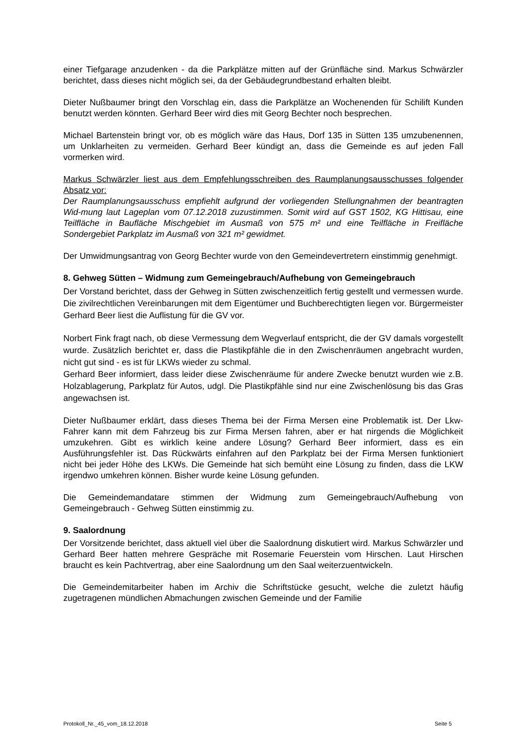einer Tiefgarage anzudenken - da die Parkplätze mitten auf der Grünfläche sind. Markus Schwärzler berichtet, dass dieses nicht möglich sei, da der Gebäudegrundbestand erhalten bleibt.
Dieter Nußbaumer bringt den Vorschlag ein, dass die Parkplätze an Wochenenden für Schilift Kunden benutzt werden könnten. Gerhard Beer wird dies mit Georg Bechter noch besprechen.
Michael Bartenstein bringt vor, ob es möglich wäre das Haus, Dorf 135 in Sütten 135 umzubenennen, um Unklarheiten zu vermeiden. Gerhard Beer kündigt an, dass die Gemeinde es auf jeden Fall vormerken wird.
Markus Schwärzler liest aus dem Empfehlungsschreiben des Raumplanungsausschusses folgender Absatz vor:
Der Raumplanungsausschuss empfiehlt aufgrund der vorliegenden Stellungnahmen der beantragten Wid-mung laut Lageplan vom 07.12.2018 zuzustimmen. Somit wird auf GST 1502, KG Hittisau, eine Teilfläche in Baufläche Mischgebiet im Ausmaß von 575 m² und eine Teilfläche in Freifläche Sondergebiet Parkplatz im Ausmaß von 321 m² gewidmet.
Der Umwidmungsantrag von Georg Bechter wurde von den Gemeindevertretern einstimmig genehmigt.
8. Gehweg Sütten – Widmung zum Gemeingebrauch/Aufhebung von Gemeingebrauch
Der Vorstand berichtet, dass der Gehweg in Sütten zwischenzeitlich fertig gestellt und vermessen wurde. Die zivilrechtlichen Vereinbarungen mit dem Eigentümer und Buchberechtigten liegen vor. Bürgermeister Gerhard Beer liest die Auflistung für die GV vor.
Norbert Fink fragt nach, ob diese Vermessung dem Wegverlauf entspricht, die der GV damals vorgestellt wurde. Zusätzlich berichtet er, dass die Plastikpfähle die in den Zwischenräumen angebracht wurden, nicht gut sind - es ist für LKWs wieder zu schmal.
Gerhard Beer informiert, dass leider diese Zwischenräume für andere Zwecke benutzt wurden wie z.B. Holzablagerung, Parkplatz für Autos, udgl. Die Plastikpfähle sind nur eine Zwischenlösung bis das Gras angewachsen ist.
Dieter Nußbaumer erklärt, dass dieses Thema bei der Firma Mersen eine Problematik ist. Der Lkw-Fahrer kann mit dem Fahrzeug bis zur Firma Mersen fahren, aber er hat nirgends die Möglichkeit umzukehren. Gibt es wirklich keine andere Lösung? Gerhard Beer informiert, dass es ein Ausführungsfehler ist. Das Rückwärts einfahren auf den Parkplatz bei der Firma Mersen funktioniert nicht bei jeder Höhe des LKWs. Die Gemeinde hat sich bemüht eine Lösung zu finden, dass die LKW irgendwo umkehren können. Bisher wurde keine Lösung gefunden.
Die Gemeindemandatare stimmen der Widmung zum Gemeingebrauch/Aufhebung von Gemeingebrauch - Gehweg Sütten einstimmig zu.
9. Saalordnung
Der Vorsitzende berichtet, dass aktuell viel über die Saalordnung diskutiert wird. Markus Schwärzler und Gerhard Beer hatten mehrere Gespräche mit Rosemarie Feuerstein vom Hirschen. Laut Hirschen braucht es kein Pachtvertrag, aber eine Saalordnung um den Saal weiterzuentwickeln.
Die Gemeindemitarbeiter haben im Archiv die Schriftstücke gesucht, welche die zuletzt häufig zugetragenen mündlichen Abmachungen zwischen Gemeinde und der Familie
Protokoll_Nr._45_vom_18.12.2018 Seite 5